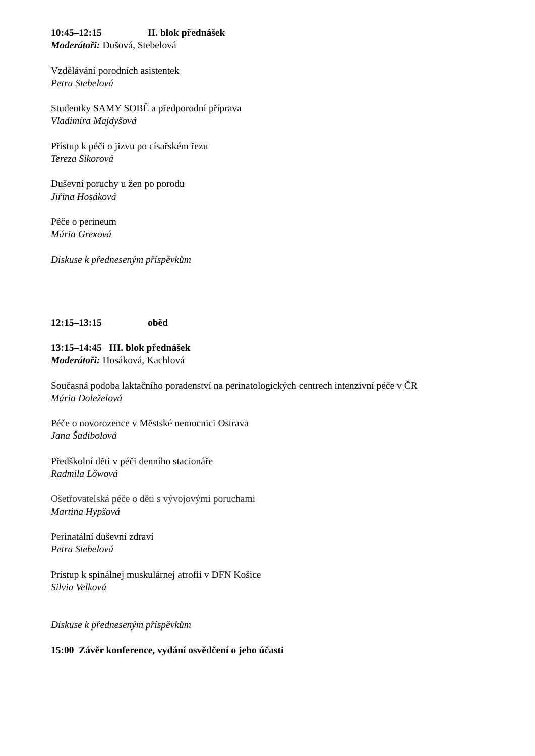10:45–12:15 II. blok přednášek
Moderátoři: Dušová, Stebelová
Vzdělávání porodních asistentek
Petra Stebelová
Studentky SAMY SOBĚ a předporodní příprava
Vladimíra Majdyšová
Přístup k péči o jizvu po císařském řezu
Tereza Sikorová
Duševní poruchy u žen po porodu
Jiřina Hosáková
Péče o perineum
Mária Grexová
Diskuse k předneseným příspěvkům
12:15–13:15 oběd
13:15–14:45 III. blok přednášek
Moderátoři: Hosáková, Kachlová
Současná podoba laktačního poradenství na perinatologických centrech intenzivní péče v ČR
Mária Doleželová
Péče o novorozence v Městské nemocnici Ostrava
Jana Šadibolová
Předškolní děti v péči denního stacionáře
Radmila Lőwová
Ošetřovatelská péče o děti s vývojovými poruchami
Martina Hypšová
Perinatální duševní zdraví
Petra Stebelová
Prístup k spinálnej muskulárnej atrofii v DFN Košice
Silvia Velková
Diskuse k předneseným příspěvkům
15:00 Závěr konference, vydání osvědčení o jeho účasti